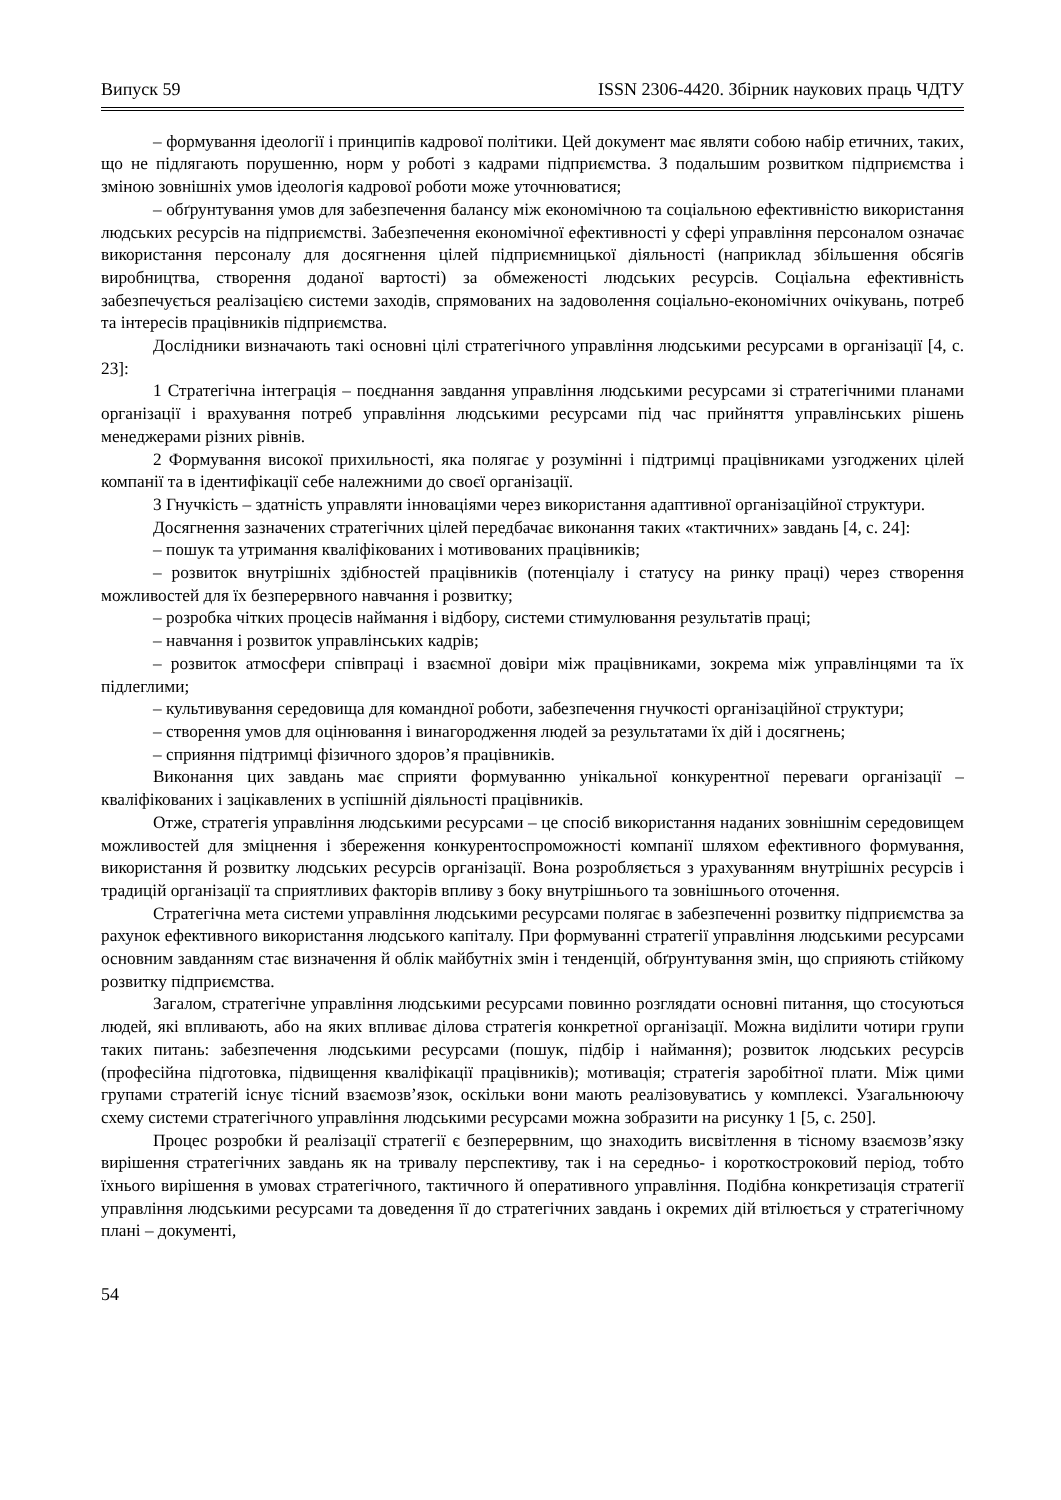Випуск 59 ISSN 2306-4420. Збірник наукових праць ЧДТУ
– формування ідеології і принципів кадрової політики. Цей документ має являти собою набір етичних, таких, що не підлягають порушенню, норм у роботі з кадрами підприємства. З подальшим розвитком підприємства і зміною зовнішніх умов ідеологія кадрової роботи може уточнюватися;
– обґрунтування умов для забезпечення балансу між економічною та соціальною ефективністю використання людських ресурсів на підприємстві. Забезпечення економічної ефективності у сфері управління персоналом означає використання персоналу для досягнення цілей підприємницької діяльності (наприклад збільшення обсягів виробництва, створення доданої вартості) за обмеженості людських ресурсів. Соціальна ефективність забезпечується реалізацією системи заходів, спрямованих на задоволення соціально-економічних очікувань, потреб та інтересів працівників підприємства.
Дослідники визначають такі основні цілі стратегічного управління людськими ресурсами в організації [4, с. 23]:
1 Стратегічна інтеграція – поєднання завдання управління людськими ресурсами зі стратегічними планами організації і врахування потреб управління людськими ресурсами під час прийняття управлінських рішень менеджерами різних рівнів.
2 Формування високої прихильності, яка полягає у розумінні і підтримці працівниками узгоджених цілей компанії та в ідентифікації себе належними до своєї організації.
3 Гнучкість – здатність управляти інноваціями через використання адаптивної організаційної структури.
Досягнення зазначених стратегічних цілей передбачає виконання таких «тактичних» завдань [4, с. 24]:
– пошук та утримання кваліфікованих і мотивованих працівників;
– розвиток внутрішніх здібностей працівників (потенціалу і статусу на ринку праці) через створення можливостей для їх безперервного навчання і розвитку;
– розробка чітких процесів наймання і відбору, системи стимулювання результатів праці;
– навчання і розвиток управлінських кадрів;
– розвиток атмосфери співпраці і взаємної довіри між працівниками, зокрема між управлінцями та їх підлеглими;
– культивування середовища для командної роботи, забезпечення гнучкості організаційної структури;
– створення умов для оцінювання і винагородження людей за результатами їх дій і досягнень;
– сприяння підтримці фізичного здоров’я працівників.
Виконання цих завдань має сприяти формуванню унікальної конкурентної переваги організації – кваліфікованих і зацікавлених в успішній діяльності працівників.
Отже, стратегія управління людськими ресурсами – це спосіб використання наданих зовнішнім середовищем можливостей для зміцнення і збереження конкурентоспроможності компанії шляхом ефективного формування, використання й розвитку людських ресурсів організації. Вона розробляється з урахуванням внутрішніх ресурсів і традицій організації та сприятливих факторів впливу з боку внутрішнього та зовнішнього оточення.
Стратегічна мета системи управління людськими ресурсами полягає в забезпеченні розвитку підприємства за рахунок ефективного використання людського капіталу. При формуванні стратегії управління людськими ресурсами основним завданням стає визначення й облік майбутніх змін і тенденцій, обґрунтування змін, що сприяють стійкому розвитку підприємства.
Загалом, стратегічне управління людськими ресурсами повинно розглядати основні питання, що стосуються людей, які впливають, або на яких впливає ділова стратегія конкретної організації. Можна виділити чотири групи таких питань: забезпечення людськими ресурсами (пошук, підбір і наймання); розвиток людських ресурсів (професійна підготовка, підвищення кваліфікації працівників); мотивація; стратегія заробітної плати. Між цими групами стратегій існує тісний взаємозв’язок, оскільки вони мають реалізовуватись у комплексі. Узагальнюючу схему системи стратегічного управління людськими ресурсами можна зобразити на рисунку 1 [5, с. 250].
Процес розробки й реалізації стратегії є безперервним, що знаходить висвітлення в тісному взаємозв’язку вирішення стратегічних завдань як на тривалу перспективу, так і на середньо- і короткостроковий період, тобто їхнього вирішення в умовах стратегічного, тактичного й оперативного управління. Подібна конкретизація стратегії управління людськими ресурсами та доведення її до стратегічних завдань і окремих дій втілюється у стратегічному плані – документі,
54